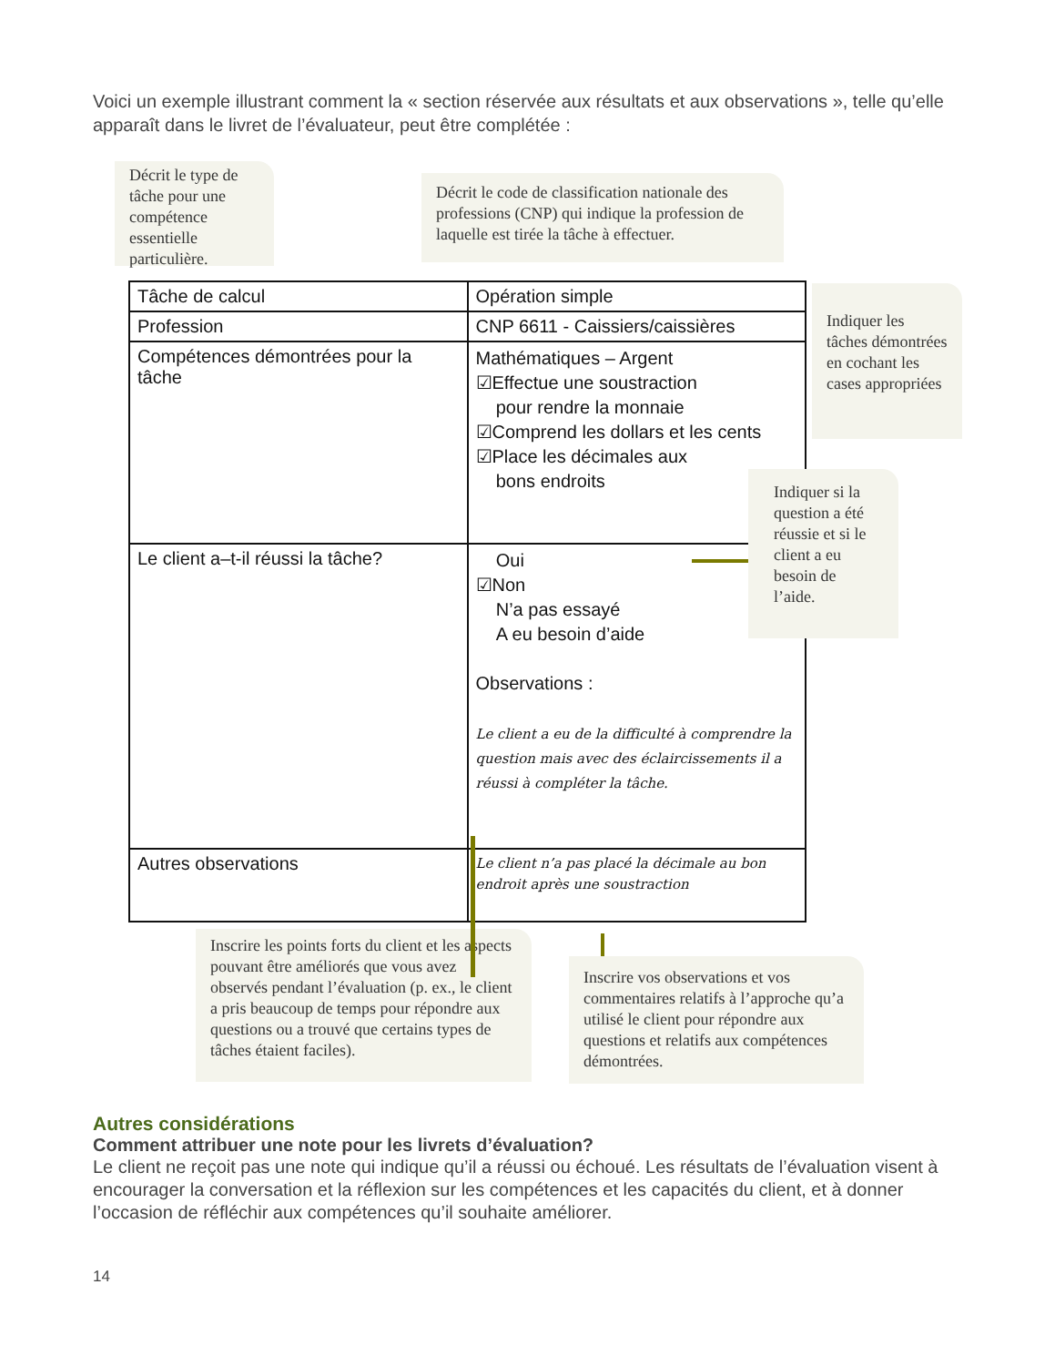Voici un exemple illustrant comment la « section réservée aux résultats et aux observations », telle qu’elle apparaît dans le livret de l’évaluateur, peut être complétée :
Décrit le type de tâche pour une compétence essentielle particulière.
Décrit le code de classification nationale des professions (CNP) qui indique la profession de laquelle est tirée la tâche à effectuer.
| Tâche de calcul | Opération simple |
| Profession | CNP 6611 - Caissiers/caissières |
| Compétences démontrées pour la tâche | Mathématiques – Argent ☑Effectue une soustraction pour rendre la monnaie ☑Comprend les dollars et les cents ☑Place les décimales aux bons endroits |
| Le client a–t-il réussi la tâche? | Oui ☑Non N’a pas essayé A eu besoin d’aide Observations : Le client a eu de la difficulté à comprendre la question mais avec des éclaircissements il a réussi à compléter la tâche. |
| Autres observations | Le client n’a pas placé la décimale au bon endroit après une soustraction |
Indiquer les tâches démontrées en cochant les cases appropriées
Indiquer si la question a été réussie et si le client a eu besoin de l’aide.
Inscrire les points forts du client et les aspects pouvant être améliorés que vous avez observés pendant l’évaluation (p. ex., le client a pris beaucoup de temps pour répondre aux questions ou a trouvé que certains types de tâches étaient faciles).
Inscrire vos observations et vos commentaires relatifs à l’approche qu’a utilisé le client pour répondre aux questions et relatifs aux compétences démontrées.
Autres considérations
Comment attribuer une note pour les livrets d’évaluation?
Le client ne reçoit pas une note qui indique qu’il a réussi ou échoué. Les résultats de l’évaluation visent à encourager la conversation et la réflexion sur les compétences et les capacités du client, et à donner l’occasion de réfléchir aux compétences qu’il souhaite améliorer.
14